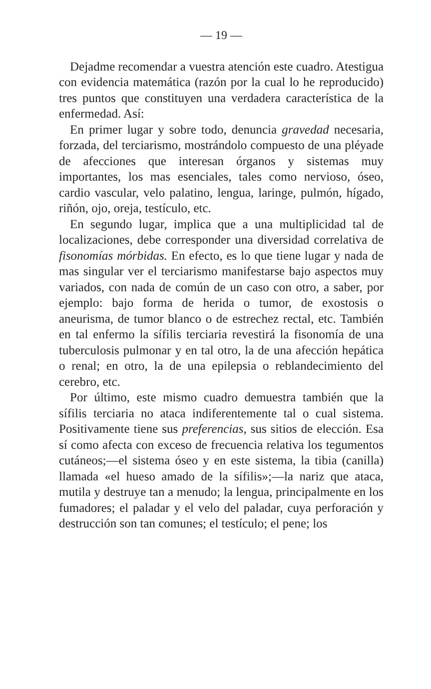— 19 —
Dejadme recomendar a vuestra atención este cuadro. Atestigua con evidencia matemática (razón por la cual lo he reproducido) tres puntos que constituyen una verdadera característica de la enfermedad. Así:
En primer lugar y sobre todo, denuncia gravedad necesaria, forzada, del terciarismo, mostrándolo compuesto de una pléyade de afecciones que interesan órganos y sistemas muy importantes, los mas esenciales, tales como nervioso, óseo, cardio vascular, velo palatino, lengua, laringe, pulmón, hígado, riñón, ojo, oreja, testículo, etc.
En segundo lugar, implica que a una multiplicidad tal de localizaciones, debe corresponder una diversidad correlativa de fisonomías mórbidas. En efecto, es lo que tiene lugar y nada de mas singular ver el terciarismo manifestarse bajo aspectos muy variados, con nada de común de un caso con otro, a saber, por ejemplo: bajo forma de herida o tumor, de exostosis o aneurisma, de tumor blanco o de estrechez rectal, etc. También en tal enfermo la sífilis terciaria revestirá la fisonomía de una tuberculosis pulmonar y en tal otro, la de una afección hepática o renal; en otro, la de una epilepsia o reblandecimiento del cerebro, etc.
Por último, este mismo cuadro demuestra también que la sífilis terciaria no ataca indiferentemente tal o cual sistema. Positivamente tiene sus preferencias, sus sitios de elección. Esa sí como afecta con exceso de frecuencia relativa los tegumentos cutáneos;—el sistema óseo y en este sistema, la tibia (canilla) llamada «el hueso amado de la sífilis»;—la nariz que ataca, mutila y destruye tan a menudo; la lengua, principalmente en los fumadores; el paladar y el velo del paladar, cuya perforación y destrucción son tan comunes; el testículo; el pene; los